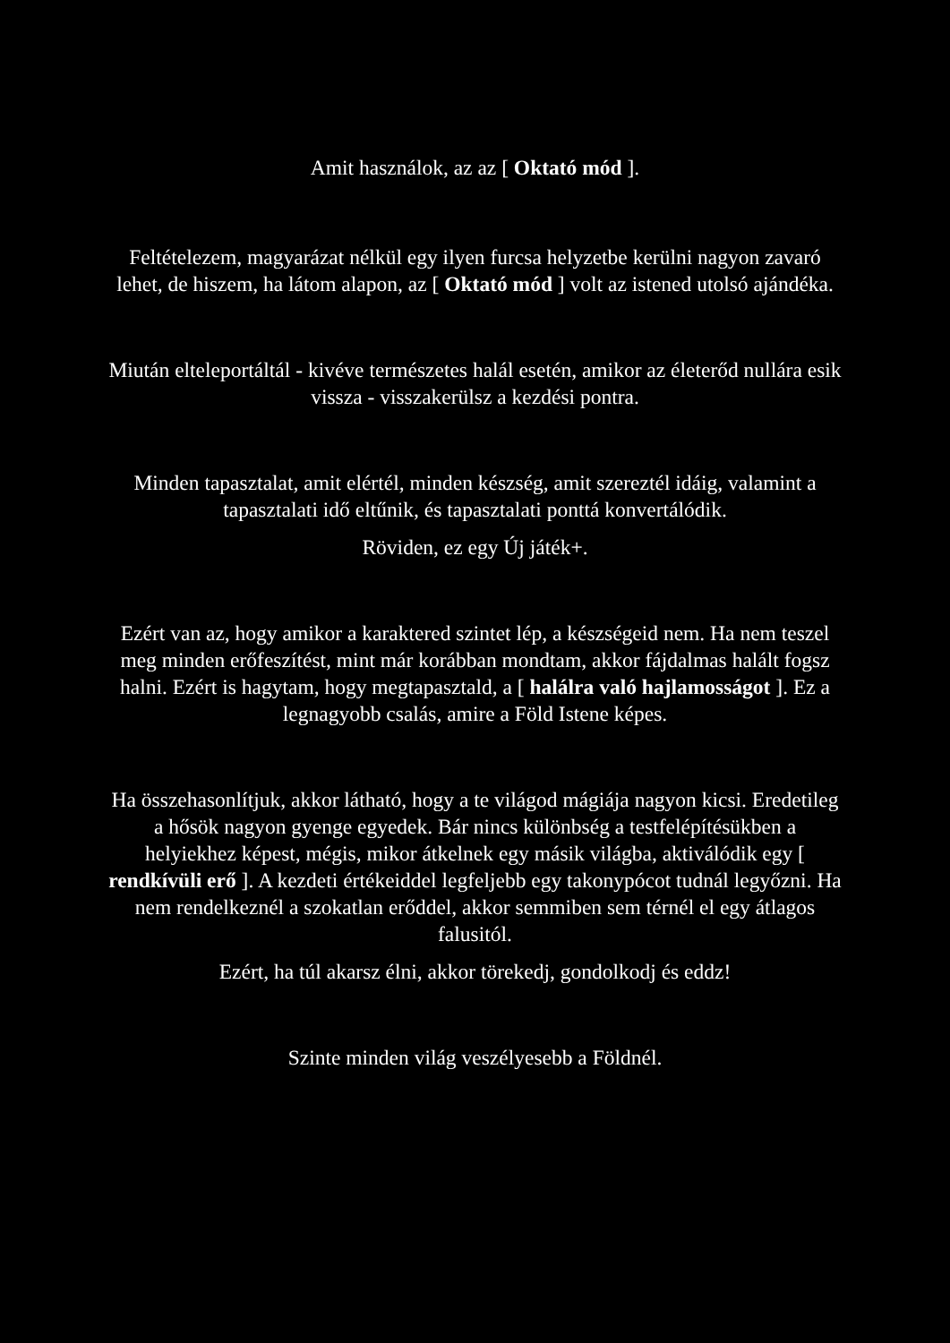Amit használok, az az [ Oktató mód ].
Feltételezem, magyarázat nélkül egy ilyen furcsa helyzetbe kerülni nagyon zavaró lehet, de hiszem, ha látom alapon, az [ Oktató mód ] volt az istened utolsó ajándéka.
Miután elteleportáltál - kivéve természetes halál esetén, amikor az életerőd nullára esik vissza - visszakerülsz a kezdési pontra.
Minden tapasztalat, amit elértél, minden készség, amit szereztél idáig, valamint a tapasztalati idő eltűnik, és tapasztalati ponttá konvertálódik.
Röviden, ez egy Új játék+.
Ezért van az, hogy amikor a karaktered szintet lép, a készségeid nem. Ha nem teszel meg minden erőfeszítést, mint már korábban mondtam, akkor fájdalmas halált fogsz halni. Ezért is hagytam, hogy megtapasztald, a [ halálra való hajlamosságot ]. Ez a legnagyobb csalás, amire a Föld Istene képes.
Ha összehasonlítjuk, akkor látható, hogy a te világod mágiája nagyon kicsi. Eredetileg a hősök nagyon gyenge egyedek. Bár nincs különbség a testfelépítésükben a helyiekhez képest, mégis, mikor átkelnek egy másik világba, aktiválódik egy [ rendkívüli erő ]. A kezdeti értékeiddel legfeljebb egy takonypócot tudnál legyőzni. Ha nem rendelkeznél a szokatlan erőddel, akkor semmiben sem térnél el egy átlagos falusitól.
Ezért, ha túl akarsz élni, akkor törekedj, gondolkodj és eddz!
Szinte minden világ veszélyesebb a Földnél.